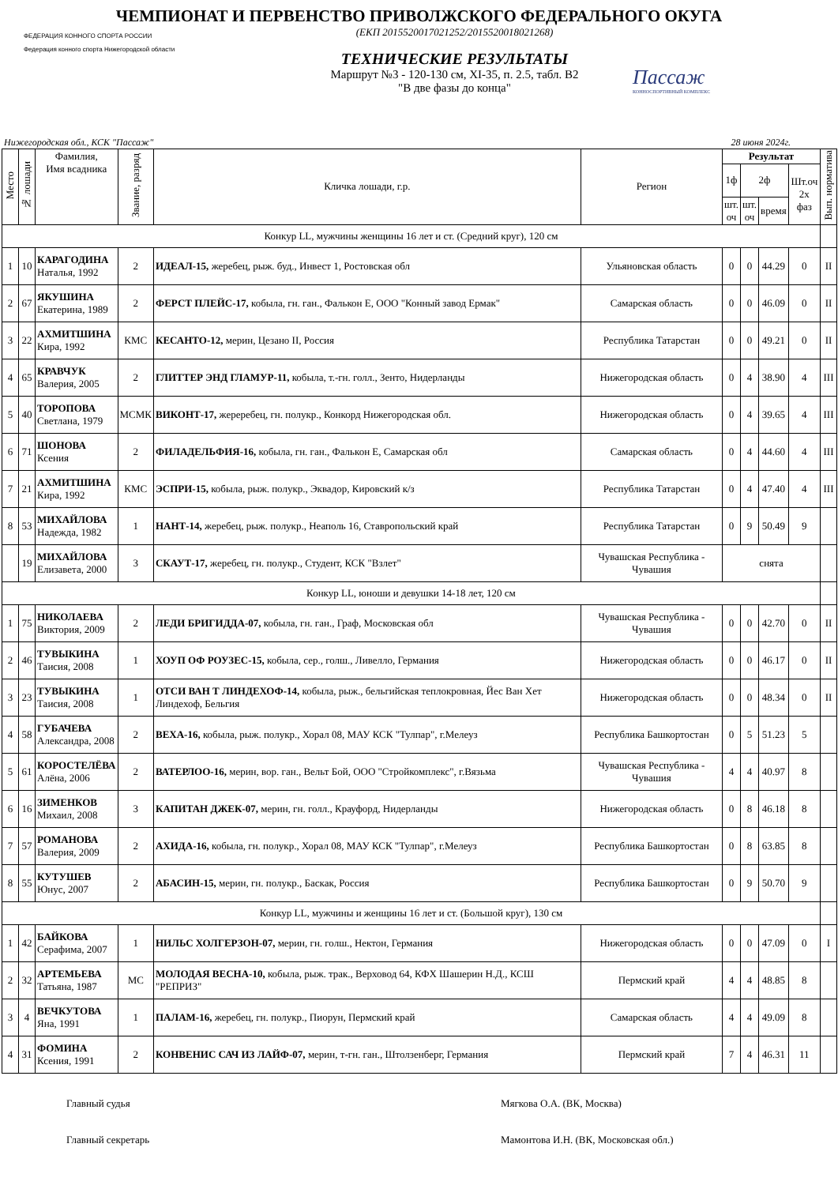ЧЕМПИОНАТ И ПЕРВЕНСТВО ПРИВОЛЖСКОГО ФЕДЕРАЛЬНОГО ОКУГА
ФЕДЕРАЦИЯ КОННОГО СПОРТА РОССИИ
Федерация конного спорта Нижегородской области
(ЕКП 2015520017021252/2015520018021268)
ТЕХНИЧЕСКИЕ РЕЗУЛЬТАТЫ
Маршрут №3 - 120-130 см, XI-35, п. 2.5, табл. B2
"В две фазы до конца"
Пассаж
КОННОСПОРТИВНЫЙ КОМПЛЕКС
Нижегородская обл., КСК "Пассаж" 28 июня 2024г.
| Место | № лошади | Фамилия, Имя всадника | Звание, разряд | Кличка лошади, г.р. | Регион | Результат | | | | Вып. норматива |
| --- | --- | --- | --- | --- | --- | --- | --- | --- | --- | --- |
| | | | | | | 1ф | 2ф | | Шт.оч 2х фаз | |
| | | | | | | шт. оч | шт. оч | время | | |
| Конкур LL, мужчины женщины 16 лет и ст. (Средний круг), 120 см | | | | | | | | | | |
| 1 | 10 | КАРАГОДИНА Наталья, 1992 | 2 | ИДЕАЛ-15, жеребец, рыж. буд., Инвест 1, Ростовская обл | Ульяновская область | 0 | 0 | 44.29 | 0 | II |
| 2 | 67 | ЯКУШИНА Екатерина, 1989 | 2 | ФЕРСТ ПЛЕЙС-17, кобыла, гн. ган., Фалькон Е, ООО "Конный завод Ермак" | Самарская область | 0 | 0 | 46.09 | 0 | II |
| 3 | 22 | АХМИТШИНА Кира, 1992 | КМС | КЕСАНТО-12, мерин, Цезано II, Россия | Республика Татарстан | 0 | 0 | 49.21 | 0 | II |
| 4 | 65 | КРАВЧУК Валерия, 2005 | 2 | ГЛИТТЕР ЭНД ГЛАМУР-11, кобыла, т.-гн. голл., Зенто, Нидерланды | Нижегородская область | 0 | 4 | 38.90 | 4 | III |
| 5 | 40 | ТОРОПОВА Светлана, 1979 | МСМК | ВИКОНТ-17, жереребец, гн. полукр., Конкорд Нижегородская обл. | Нижегородская область | 0 | 4 | 39.65 | 4 | III |
| 6 | 71 | ШОНОВА Ксения | 2 | ФИЛАДЕЛЬФИЯ-16, кобыла, гн. ган., Фалькон Е, Самарская обл | Самарская область | 0 | 4 | 44.60 | 4 | III |
| 7 | 21 | АХМИТШИНА Кира, 1992 | КМС | ЭСПРИ-15, кобыла, рыж. полукр., Эквадор, Кировский к/з | Республика Татарстан | 0 | 4 | 47.40 | 4 | III |
| 8 | 53 | МИХАЙЛОВА Надежда, 1982 | 1 | НАНТ-14, жеребец, рыж. полукр., Неаполь 16, Ставропольский край | Республика Татарстан | 0 | 9 | 50.49 | 9 | |
| | 19 | МИХАЙЛОВА Елизавета, 2000 | 3 | СКАУТ-17, жеребец, гн. полукр., Студент, КСК "Взлет" | Чувашская Республика - Чувашия | снята | | | | |
| Конкур LL, юноши и девушки 14-18 лет, 120 см | | | | | | | | | | |
| 1 | 75 | НИКОЛАЕВА Виктория, 2009 | 2 | ЛЕДИ БРИГИДДА-07, кобыла, гн. ган., Граф, Московская обл | Чувашская Республика - Чувашия | 0 | 0 | 42.70 | 0 | II |
| 2 | 46 | ТУВЫКИНА Таисия, 2008 | 1 | ХОУП ОФ РОУЗЕС-15, кобыла, сер., голш., Ливелло, Германия | Нижегородская область | 0 | 0 | 46.17 | 0 | II |
| 3 | 23 | ТУВЫКИНА Таисия, 2008 | 1 | ОТСИ ВАН Т ЛИНДЕХОФ-14, кобыла, рыж., бельгийская теплокровная, Йес Ван Хет Линдехоф, Бельгия | Нижегородская область | 0 | 0 | 48.34 | 0 | II |
| 4 | 58 | ГУБАЧЕВА Александра, 2008 | 2 | ВЕХА-16, кобыла, рыж. полукр., Хорал 08, МАУ КСК "Тулпар", г.Мелеуз | Республика Башкортостан | 0 | 5 | 51.23 | 5 | |
| 5 | 61 | КОРОСТЕЛЁВА Алёна, 2006 | 2 | ВАТЕРЛОО-16, мерин, вор. ган., Вельт Бой, ООО "Стройкомплекс", г.Вязьма | Чувашская Республика - Чувашия | 4 | 4 | 40.97 | 8 | |
| 6 | 16 | ЗИМЕНКОВ Михаил, 2008 | 3 | КАПИТАН ДЖЕК-07, мерин, гн. голл., Крауфорд, Нидерланды | Нижегородская область | 0 | 8 | 46.18 | 8 | |
| 7 | 57 | РОМАНОВА Валерия, 2009 | 2 | АХИДА-16, кобыла, гн. полукр., Хорал 08, МАУ КСК "Тулпар", г.Мелеуз | Республика Башкортостан | 0 | 8 | 63.85 | 8 | |
| 8 | 55 | КУТУШЕВ Юнус, 2007 | 2 | АБАСИН-15, мерин, гн. полукр., Баскак, Россия | Республика Башкортостан | 0 | 9 | 50.70 | 9 | |
| Конкур LL, мужчины и женщины 16 лет и ст. (Большой круг), 130 см | | | | | | | | | | |
| 1 | 42 | БАЙКОВА Серафима, 2007 | 1 | НИЛЬС ХОЛГЕРЗОН-07, мерин, гн. голш., Нектон, Германия | Нижегородская область | 0 | 0 | 47.09 | 0 | I |
| 2 | 32 | АРТЕМЬЕВА Татьяна, 1987 | МС | МОЛОДАЯ ВЕСНА-10, кобыла, рыж. трак., Верховод 64, КФХ Шашерин Н.Д., КСШ "РЕПРИЗ" | Пермский край | 4 | 4 | 48.85 | 8 | |
| 3 | 4 | ВЕЧКУТОВА Яна, 1991 | 1 | ПАЛАМ-16, жеребец, гн. полукр., Пиорун, Пермский край | Самарская область | 4 | 4 | 49.09 | 8 | |
| 4 | 31 | ФОМИНА Ксения, 1991 | 2 | КОНВЕНИС САЧ ИЗ ЛАЙФ-07, мерин, т-гн. ган., Штолзенберг, Германия | Пермский край | 7 | 4 | 46.31 | 11 | |
Главный судья Мягкова О.А. (ВК, Москва)
Главный секретарь Мамонтова И.Н. (ВК, Московская обл.)